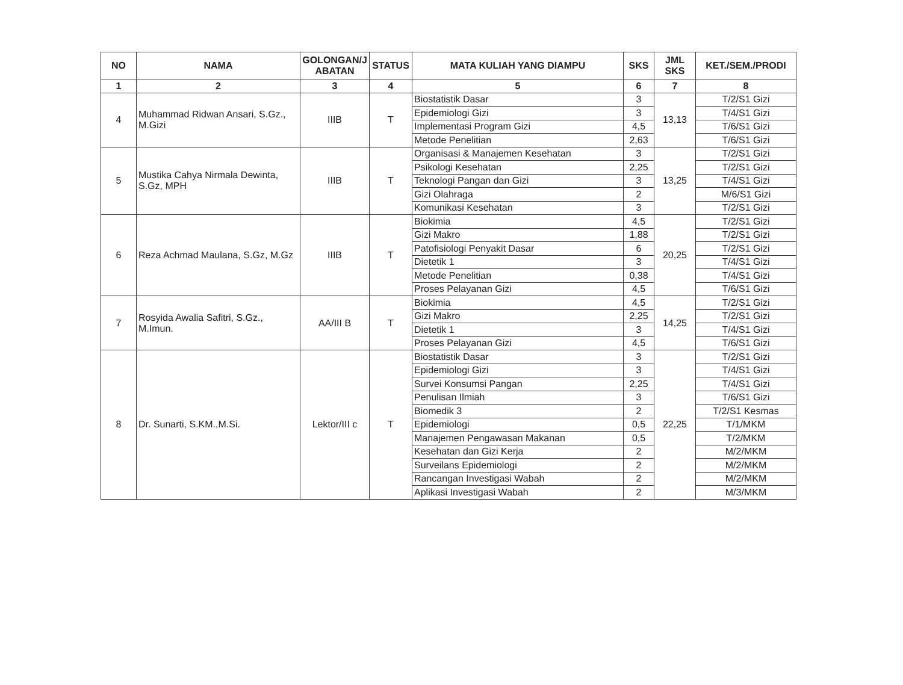| NO | NAMA | GOLONGAN/J ABATAN | STATUS | MATA KULIAH YANG DIAMPU | SKS | JML SKS | KET./SEM./PRODI |
| --- | --- | --- | --- | --- | --- | --- | --- |
| 1 | 2 | 3 | 4 | 5 | 6 | 7 | 8 |
| 4 | Muhammad Ridwan Ansari, S.Gz., M.Gizi | IIIB | T | Biostatistik Dasar | 3 | 13,13 | T/2/S1 Gizi |
| | | | | Epidemiologi Gizi | 3 | | T/4/S1 Gizi |
| | | | | Implementasi Program Gizi | 4,5 | | T/6/S1 Gizi |
| | | | | Metode Penelitian | 2,63 | | T/6/S1 Gizi |
| 5 | Mustika Cahya Nirmala Dewinta, S.Gz, MPH | IIIB | T | Organisasi & Manajemen Kesehatan | 3 | 13,25 | T/2/S1 Gizi |
| | | | | Psikologi Kesehatan | 2,25 | | T/2/S1 Gizi |
| | | | | Teknologi Pangan dan Gizi | 3 | | T/4/S1 Gizi |
| | | | | Gizi Olahraga | 2 | | M/6/S1 Gizi |
| | | | | Komunikasi Kesehatan | 3 | | T/2/S1 Gizi |
| 6 | Reza Achmad Maulana, S.Gz, M.Gz | IIIB | T | Biokimia | 4,5 | 20,25 | T/2/S1 Gizi |
| | | | | Gizi Makro | 1,88 | | T/2/S1 Gizi |
| | | | | Patofisiologi Penyakit Dasar | 6 | | T/2/S1 Gizi |
| | | | | Dietetik 1 | 3 | | T/4/S1 Gizi |
| | | | | Metode Penelitian | 0,38 | | T/4/S1 Gizi |
| | | | | Proses Pelayanan Gizi | 4,5 | | T/6/S1 Gizi |
| 7 | Rosyida Awalia Safitri, S.Gz., M.Imun. | AA/III B | T | Biokimia | 4,5 | 14,25 | T/2/S1 Gizi |
| | | | | Gizi Makro | 2,25 | | T/2/S1 Gizi |
| | | | | Dietetik 1 | 3 | | T/4/S1 Gizi |
| | | | | Proses Pelayanan Gizi | 4,5 | | T/6/S1 Gizi |
| 8 | Dr. Sunarti, S.KM.,M.Si. | Lektor/III c | T | Biostatistik Dasar | 3 | 22,25 | T/2/S1 Gizi |
| | | | | Epidemiologi Gizi | 3 | | T/4/S1 Gizi |
| | | | | Survei Konsumsi Pangan | 2,25 | | T/4/S1 Gizi |
| | | | | Penulisan Ilmiah | 3 | | T/6/S1 Gizi |
| | | | | Biomedik 3 | 2 | | T/2/S1 Kesmas |
| | | | | Epidemiologi | 0,5 | | T/1/MKM |
| | | | | Manajemen Pengawasan Makanan | 0,5 | | T/2/MKM |
| | | | | Kesehatan dan Gizi Kerja | 2 | | M/2/MKM |
| | | | | Surveilans Epidemiologi | 2 | | M/2/MKM |
| | | | | Rancangan Investigasi Wabah | 2 | | M/2/MKM |
| | | | | Aplikasi Investigasi Wabah | 2 | | M/3/MKM |